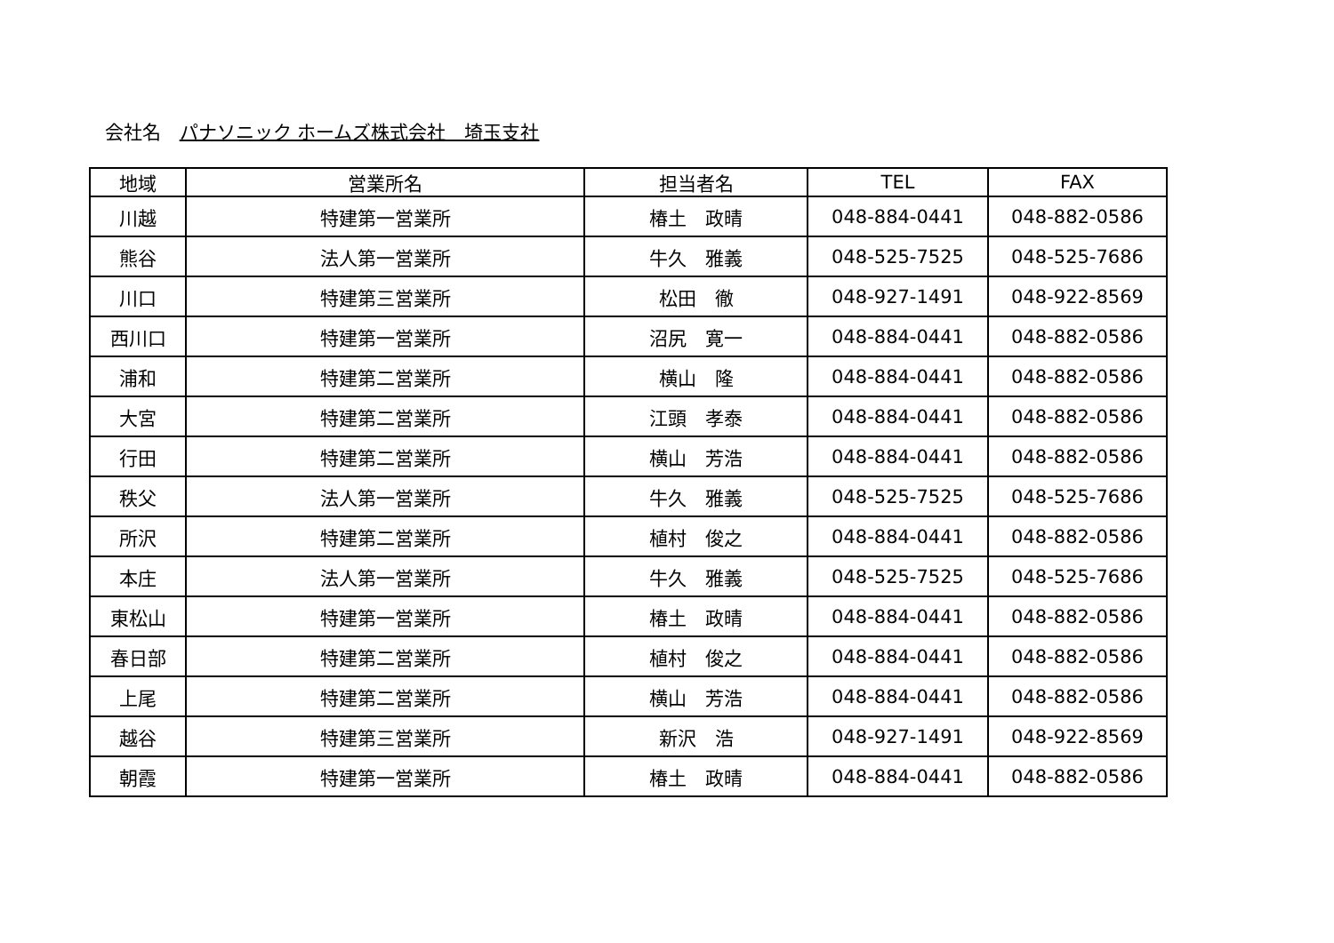会社名 パナソニック ホームズ株式会社　埼玉支社
| 地域 | 営業所名 | 担当者名 | TEL | FAX |
| --- | --- | --- | --- | --- |
| 川越 | 特建第一営業所 | 椿土 政晴 | 048-884-0441 | 048-882-0586 |
| 熊谷 | 法人第一営業所 | 牛久 雅義 | 048-525-7525 | 048-525-7686 |
| 川口 | 特建第三営業所 | 松田 徹 | 048-927-1491 | 048-922-8569 |
| 西川口 | 特建第一営業所 | 沼尻 寛一 | 048-884-0441 | 048-882-0586 |
| 浦和 | 特建第二営業所 | 横山 隆 | 048-884-0441 | 048-882-0586 |
| 大宮 | 特建第二営業所 | 江頭 孝泰 | 048-884-0441 | 048-882-0586 |
| 行田 | 特建第二営業所 | 横山 芳浩 | 048-884-0441 | 048-882-0586 |
| 秩父 | 法人第一営業所 | 牛久 雅義 | 048-525-7525 | 048-525-7686 |
| 所沢 | 特建第二営業所 | 植村 俊之 | 048-884-0441 | 048-882-0586 |
| 本庄 | 法人第一営業所 | 牛久 雅義 | 048-525-7525 | 048-525-7686 |
| 東松山 | 特建第一営業所 | 椿土 政晴 | 048-884-0441 | 048-882-0586 |
| 春日部 | 特建第二営業所 | 植村 俊之 | 048-884-0441 | 048-882-0586 |
| 上尾 | 特建第二営業所 | 横山 芳浩 | 048-884-0441 | 048-882-0586 |
| 越谷 | 特建第三営業所 | 新沢 浩 | 048-927-1491 | 048-922-8569 |
| 朝霞 | 特建第一営業所 | 椿土 政晴 | 048-884-0441 | 048-882-0586 |